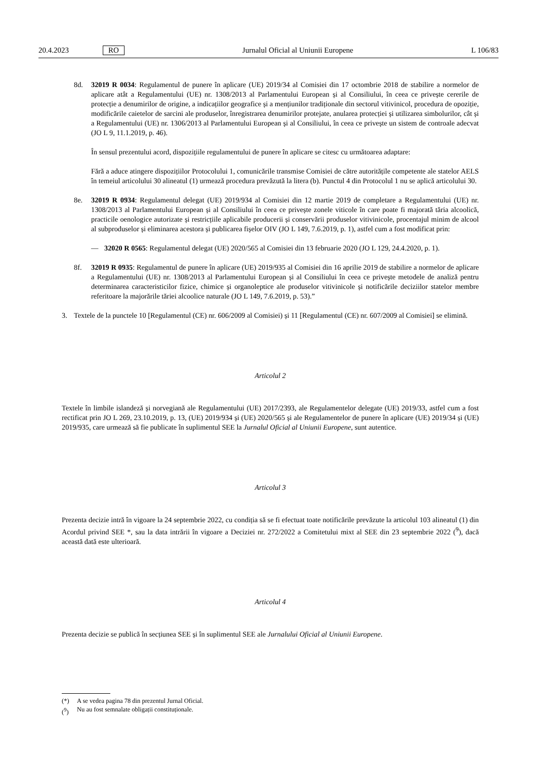20.4.2023 RO Jurnalul Oficial al Uniunii Europene L 106/83
8d. 32019 R 0034: Regulamentul de punere în aplicare (UE) 2019/34 al Comisiei din 17 octombrie 2018 de stabilire a normelor de aplicare atât a Regulamentului (UE) nr. 1308/2013 al Parlamentului European și al Consiliului, în ceea ce privește cererile de protecție a denumirilor de origine, a indicațiilor geografice și a mențiunilor tradiționale din sectorul vitivinicol, procedura de opoziție, modificările caietelor de sarcini ale produselor, înregistrarea denumirilor protejate, anularea protecției și utilizarea simbolurilor, cât și a Regulamentului (UE) nr. 1306/2013 al Parlamentului European și al Consiliului, în ceea ce privește un sistem de controale adecvat (JO L 9, 11.1.2019, p. 46).
În sensul prezentului acord, dispozițiile regulamentului de punere în aplicare se citesc cu următoarea adaptare:
Fără a aduce atingere dispozițiilor Protocolului 1, comunicările transmise Comisiei de către autoritățile competente ale statelor AELS în temeiul articolului 30 alineatul (1) urmează procedura prevăzută la litera (b). Punctul 4 din Protocolul 1 nu se aplică articolului 30.
8e. 32019 R 0934: Regulamentul delegat (UE) 2019/934 al Comisiei din 12 martie 2019 de completare a Regulamentului (UE) nr. 1308/2013 al Parlamentului European și al Consiliului în ceea ce privește zonele viticole în care poate fi majorată tăria alcoolică, practicile oenologice autorizate și restricțiile aplicabile producerii și conservării produselor vitivinicole, procentajul minim de alcool al subproduselor și eliminarea acestora și publicarea fișelor OIV (JO L 149, 7.6.2019, p. 1), astfel cum a fost modificat prin:
— 32020 R 0565: Regulamentul delegat (UE) 2020/565 al Comisiei din 13 februarie 2020 (JO L 129, 24.4.2020, p. 1).
8f. 32019 R 0935: Regulamentul de punere în aplicare (UE) 2019/935 al Comisiei din 16 aprilie 2019 de stabilire a normelor de aplicare a Regulamentului (UE) nr. 1308/2013 al Parlamentului European și al Consiliului în ceea ce privește metodele de analiză pentru determinarea caracteristicilor fizice, chimice și organoleptice ale produselor vitivinicole și notificările deciziilor statelor membre referitoare la majorările tăriei alcoolice naturale (JO L 149, 7.6.2019, p. 53).”
3. Textele de la punctele 10 [Regulamentul (CE) nr. 606/2009 al Comisiei) și 11 [Regulamentul (CE) nr. 607/2009 al Comisiei] se elimină.
Articolul 2
Textele în limbile islandeză și norvegiană ale Regulamentului (UE) 2017/2393, ale Regulamentelor delegate (UE) 2019/33, astfel cum a fost rectificat prin JO L 269, 23.10.2019, p. 13, (UE) 2019/934 și (UE) 2020/565 și ale Regulamentelor de punere în aplicare (UE) 2019/34 și (UE) 2019/935, care urmează să fie publicate în suplimentul SEE la Jurnalul Oficial al Uniunii Europene, sunt autentice.
Articolul 3
Prezenta decizie intră în vigoare la 24 septembrie 2022, cu condiția să se fi efectuat toate notificările prevăzute la articolul 103 alineatul (1) din Acordul privind SEE *, sau la data intrării în vigoare a Deciziei nr. 272/2022 a Comitetului mixt al SEE din 23 septembrie 2022 (<sup>9</sup>), dacă această dată este ulterioară.
Articolul 4
Prezenta decizie se publică în secțiunea SEE și în suplimentul SEE ale Jurnalului Oficial al Uniunii Europene.
(*) A se vedea pagina 78 din prezentul Jurnal Oficial.
(<sup>9</sup>) Nu au fost semnalate obligații constituționale.